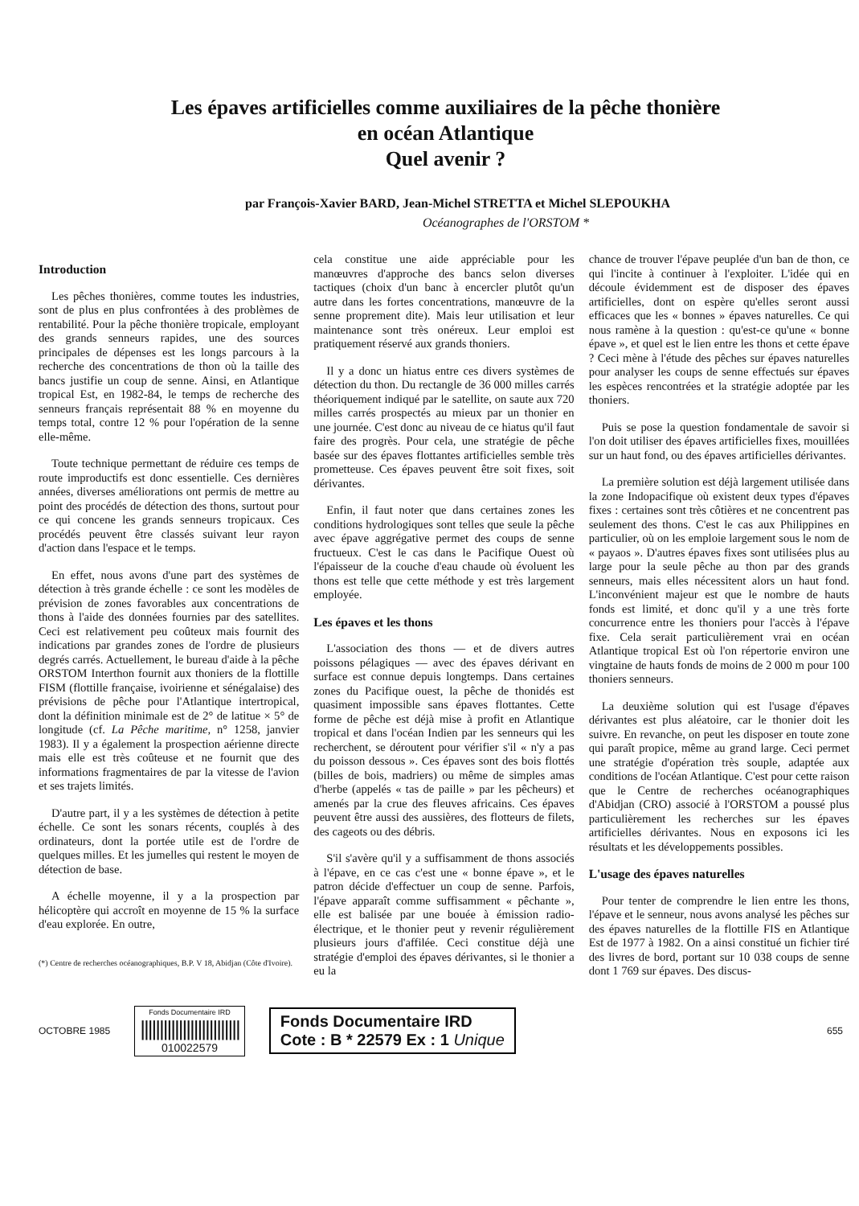Les épaves artificielles comme auxiliaires de la pêche thonière
en océan Atlantique
Quel avenir ?
par François-Xavier BARD, Jean-Michel STRETTA et Michel SLEPOUKHA
Océanographes de l'ORSTOM *
Introduction
Les pêches thonières, comme toutes les industries, sont de plus en plus confrontées à des problèmes de rentabilité. Pour la pêche thonière tropicale, employant des grands senneurs rapides, une des sources principales de dépenses est les longs parcours à la recherche des concentrations de thon où la taille des bancs justifie un coup de senne. Ainsi, en Atlantique tropical Est, en 1982-84, le temps de recherche des senneurs français représentait 88 % en moyenne du temps total, contre 12 % pour l'opération de la senne elle-même.
Toute technique permettant de réduire ces temps de route improductifs est donc essentielle. Ces dernières années, diverses améliorations ont permis de mettre au point des procédés de détection des thons, surtout pour ce qui concene les grands senneurs tropicaux. Ces procédés peuvent être classés suivant leur rayon d'action dans l'espace et le temps.
En effet, nous avons d'une part des systèmes de détection à très grande échelle : ce sont les modèles de prévision de zones favorables aux concentrations de thons à l'aide des données fournies par des satellites. Ceci est relativement peu coûteux mais fournit des indications par grandes zones de l'ordre de plusieurs degrés carrés. Actuellement, le bureau d'aide à la pêche ORSTOM Interthon fournit aux thoniers de la flottille FISM (flottille française, ivoirienne et sénégalaise) des prévisions de pêche pour l'Atlantique intertropical, dont la définition minimale est de 2° de latitue × 5° de longitude (cf. La Pêche maritime, n° 1258, janvier 1983). Il y a également la prospection aérienne directe mais elle est très coûteuse et ne fournit que des informations fragmentaires de par la vitesse de l'avion et ses trajets limités.
D'autre part, il y a les systèmes de détection à petite échelle. Ce sont les sonars récents, couplés à des ordinateurs, dont la portée utile est de l'ordre de quelques milles. Et les jumelles qui restent le moyen de détection de base.
A échelle moyenne, il y a la prospection par hélicoptère qui accroît en moyenne de 15 % la surface d'eau explorée. En outre,
(*) Centre de recherches océanographiques, B.P. V 18, Abidjan (Côte d'Ivoire).
cela constitue une aide appréciable pour les manœuvres d'approche des bancs selon diverses tactiques (choix d'un banc à encercler plutôt qu'un autre dans les fortes concentrations, manœuvre de la senne proprement dite). Mais leur utilisation et leur maintenance sont très onéreux. Leur emploi est pratiquement réservé aux grands thoniers.
Il y a donc un hiatus entre ces divers systèmes de détection du thon. Du rectangle de 36 000 milles carrés théoriquement indiqué par le satellite, on saute aux 720 milles carrés prospectés au mieux par un thonier en une journée. C'est donc au niveau de ce hiatus qu'il faut faire des progrès. Pour cela, une stratégie de pêche basée sur des épaves flottantes artificielles semble très prometteuse. Ces épaves peuvent être soit fixes, soit dérivantes.
Enfin, il faut noter que dans certaines zones les conditions hydrologiques sont telles que seule la pêche avec épave aggrégative permet des coups de senne fructueux. C'est le cas dans le Pacifique Ouest où l'épaisseur de la couche d'eau chaude où évoluent les thons est telle que cette méthode y est très largement employée.
Les épaves et les thons
L'association des thons — et de divers autres poissons pélagiques — avec des épaves dérivant en surface est connue depuis longtemps. Dans certaines zones du Pacifique ouest, la pêche de thonidés est quasiment impossible sans épaves flottantes. Cette forme de pêche est déjà mise à profit en Atlantique tropical et dans l'océan Indien par les senneurs qui les recherchent, se déroutent pour vérifier s'il « n'y a pas du poisson dessous ». Ces épaves sont des bois flottés (billes de bois, madriers) ou même de simples amas d'herbe (appelés « tas de paille » par les pêcheurs) et amenés par la crue des fleuves africains. Ces épaves peuvent être aussi des aussières, des flotteurs de filets, des cageots ou des débris.
S'il s'avère qu'il y a suffisamment de thons associés à l'épave, en ce cas c'est une « bonne épave », et le patron décide d'effectuer un coup de senne. Parfois, l'épave apparaît comme suffisamment « pêchante », elle est balisée par une bouée à émission radio-électrique, et le thonier peut y revenir régulièrement plusieurs jours d'affilée. Ceci constitue déjà une stratégie d'emploi des épaves dérivantes, si le thonier a eu la
chance de trouver l'épave peuplée d'un ban de thon, ce qui l'incite à continuer à l'exploiter. L'idée qui en découle évidemment est de disposer des épaves artificielles, dont on espère qu'elles seront aussi efficaces que les « bonnes » épaves naturelles. Ce qui nous ramène à la question : qu'est-ce qu'une « bonne épave », et quel est le lien entre les thons et cette épave ? Ceci mène à l'étude des pêches sur épaves naturelles pour analyser les coups de senne effectués sur épaves les espèces rencontrées et la stratégie adoptée par les thoniers.
Puis se pose la question fondamentale de savoir si l'on doit utiliser des épaves artificielles fixes, mouillées sur un haut fond, ou des épaves artificielles dérivantes.
La première solution est déjà largement utilisée dans la zone Indopacifique où existent deux types d'épaves fixes : certaines sont très côtières et ne concentrent pas seulement des thons. C'est le cas aux Philippines en particulier, où on les emploie largement sous le nom de « payaos ». D'autres épaves fixes sont utilisées plus au large pour la seule pêche au thon par des grands senneurs, mais elles nécessitent alors un haut fond. L'inconvénient majeur est que le nombre de hauts fonds est limité, et donc qu'il y a une très forte concurrence entre les thoniers pour l'accès à l'épave fixe. Cela serait particulièrement vrai en océan Atlantique tropical Est où l'on répertorie environ une vingtaine de hauts fonds de moins de 2 000 m pour 100 thoniers senneurs.
La deuxième solution qui est l'usage d'épaves dérivantes est plus aléatoire, car le thonier doit les suivre. En revanche, on peut les disposer en toute zone qui paraît propice, même au grand large. Ceci permet une stratégie d'opération très souple, adaptée aux conditions de l'océan Atlantique. C'est pour cette raison que le Centre de recherches océanographiques d'Abidjan (CRO) associé à l'ORSTOM a poussé plus particulièrement les recherches sur les épaves artificielles dérivantes. Nous en exposons ici les résultats et les développements possibles.
L'usage des épaves naturelles
Pour tenter de comprendre le lien entre les thons, l'épave et le senneur, nous avons analysé les pêches sur des épaves naturelles de la flottille FIS en Atlantique Est de 1977 à 1982. On a ainsi constitué un fichier tiré des livres de bord, portant sur 10 038 coups de senne dont 1 769 sur épaves. Des discus-
OCTOBRE 1985
Fonds Documentaire IRD
||||||||||||||||||||||||||
010022579
Fonds Documentaire IRD
Cote : B * 22579 Ex : 1 Unique
655